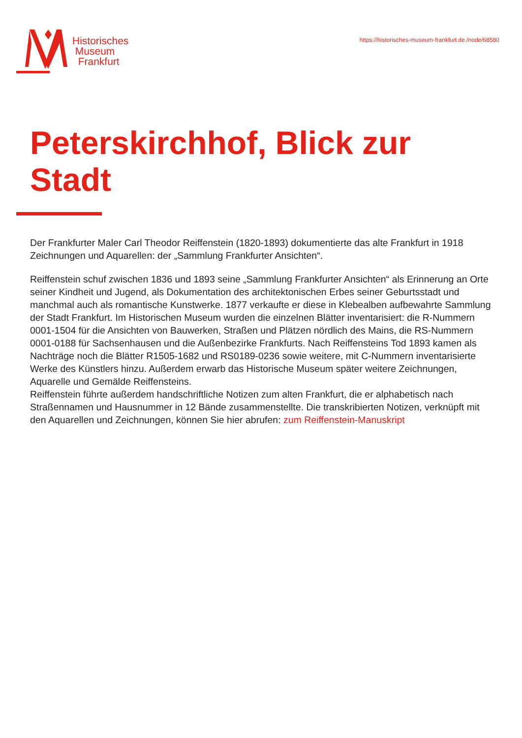Historisches
Museum
Frankfurt
https://historisches-museum-frankfurt.de./node/68580
Peterskirchhof, Blick zur
Stadt
Der Frankfurter Maler Carl Theodor Reiffenstein (1820-1893) dokumentierte das alte Frankfurt in 1918 Zeichnungen und Aquarellen: der „Sammlung Frankfurter Ansichten“.
Reiffenstein schuf zwischen 1836 und 1893 seine „Sammlung Frankfurter Ansichten“ als Erinnerung an Orte seiner Kindheit und Jugend, als Dokumentation des architektonischen Erbes seiner Geburtsstadt und manchmal auch als romantische Kunstwerke. 1877 verkaufte er diese in Klebealben aufbewahrte Sammlung der Stadt Frankfurt. Im Historischen Museum wurden die einzelnen Blätter inventarisiert: die R-Nummern 0001-1504 für die Ansichten von Bauwerken, Straßen und Plätzen nördlich des Mains, die RS-Nummern 0001-0188 für Sachsenhausen und die Außenbezirke Frankfurts. Nach Reiffensteins Tod 1893 kamen als Nachträge noch die Blätter R1505-1682 und RS0189-0236 sowie weitere, mit C-Nummern inventarisierte Werke des Künstlers hinzu. Außerdem erwarb das Historische Museum später weitere Zeichnungen, Aquarelle und Gemälde Reiffensteins.
Reiffenstein führte außerdem handschriftliche Notizen zum alten Frankfurt, die er alphabetisch nach Straßennamen und Hausnummer in 12 Bände zusammenstellte. Die transkribierten Notizen, verknüpft mit den Aquarellen und Zeichnungen, können Sie hier abrufen: zum Reiffenstein-Manuskript